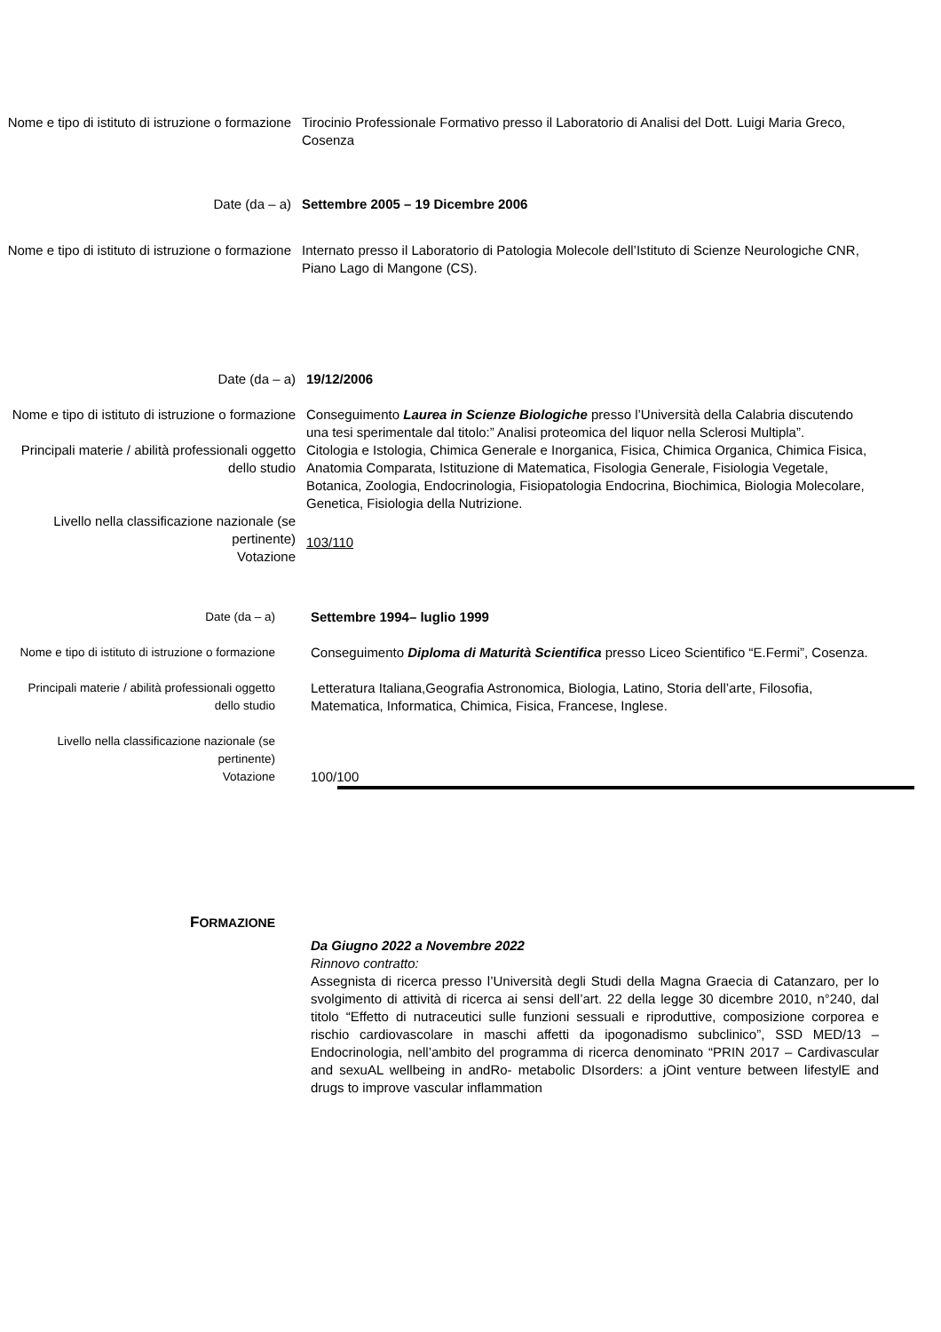Nome e tipo di istituto di istruzione o formazione
Tirocinio Professionale Formativo presso il Laboratorio di Analisi del Dott. Luigi Maria Greco, Cosenza
Date (da – a) Settembre 2005 – 19 Dicembre 2006
Nome e tipo di istituto di istruzione o formazione
Internato presso il Laboratorio di Patologia Molecole dell’Istituto di Scienze Neurologiche CNR, Piano Lago di Mangone (CS).
Date (da – a) 19/12/2006
Nome e tipo di istituto di istruzione o formazione
Conseguimento Laurea in Scienze Biologiche presso l’Università della Calabria discutendo una tesi sperimentale dal titolo:” Analisi proteomica del liquor nella Sclerosi Multipla”.
Principali materie / abilità professionali oggetto dello studio
Citologia e Istologia, Chimica Generale e Inorganica, Fisica, Chimica Organica, Chimica Fisica, Anatomia Comparata, Istituzione di Matematica, Fisologia Generale, Fisiologia Vegetale, Botanica, Zoologia, Endocrinologia, Fisiopatologia Endocrina, Biochimica, Biologia Molecolare, Genetica, Fisiologia della Nutrizione.
Livello nella classificazione nazionale (se pertinente)
Votazione
103/110
Date (da – a) Settembre 1994– luglio 1999
Nome e tipo di istituto di istruzione o formazione
Conseguimento Diploma di Maturità Scientifica presso Liceo Scientifico “E.Fermi”, Cosenza.
Principali materie / abilità professionali oggetto dello studio
Letteratura Italiana,Geografia Astronomica, Biologia, Latino, Storia dell’arte, Filosofia, Matematica, Informatica, Chimica, Fisica, Francese, Inglese.
Livello nella classificazione nazionale (se pertinente)
Votazione
100/100
FORMAZIONE
Da Giugno 2022 a Novembre 2022
Rinnovo contratto:
Assegnista di ricerca presso l’Università degli Studi della Magna Graecia di Catanzaro, per lo svolgimento di attività di ricerca ai sensi dell’art. 22 della legge 30 dicembre 2010, n°240, dal titolo “Effetto di nutraceutici sulle funzioni sessuali e riproduttive, composizione corporea e rischio cardiovascolare in maschi affetti da ipogonadismo subclinico”, SSD MED/13 – Endocrinologia, nell’ambito del programma di ricerca denominato “PRIN 2017 – Cardivascular and sexuAL wellbeing in andRo- metabolic DIsorders: a jOint venture between lifestylE and drugs to improve vascular inflammation